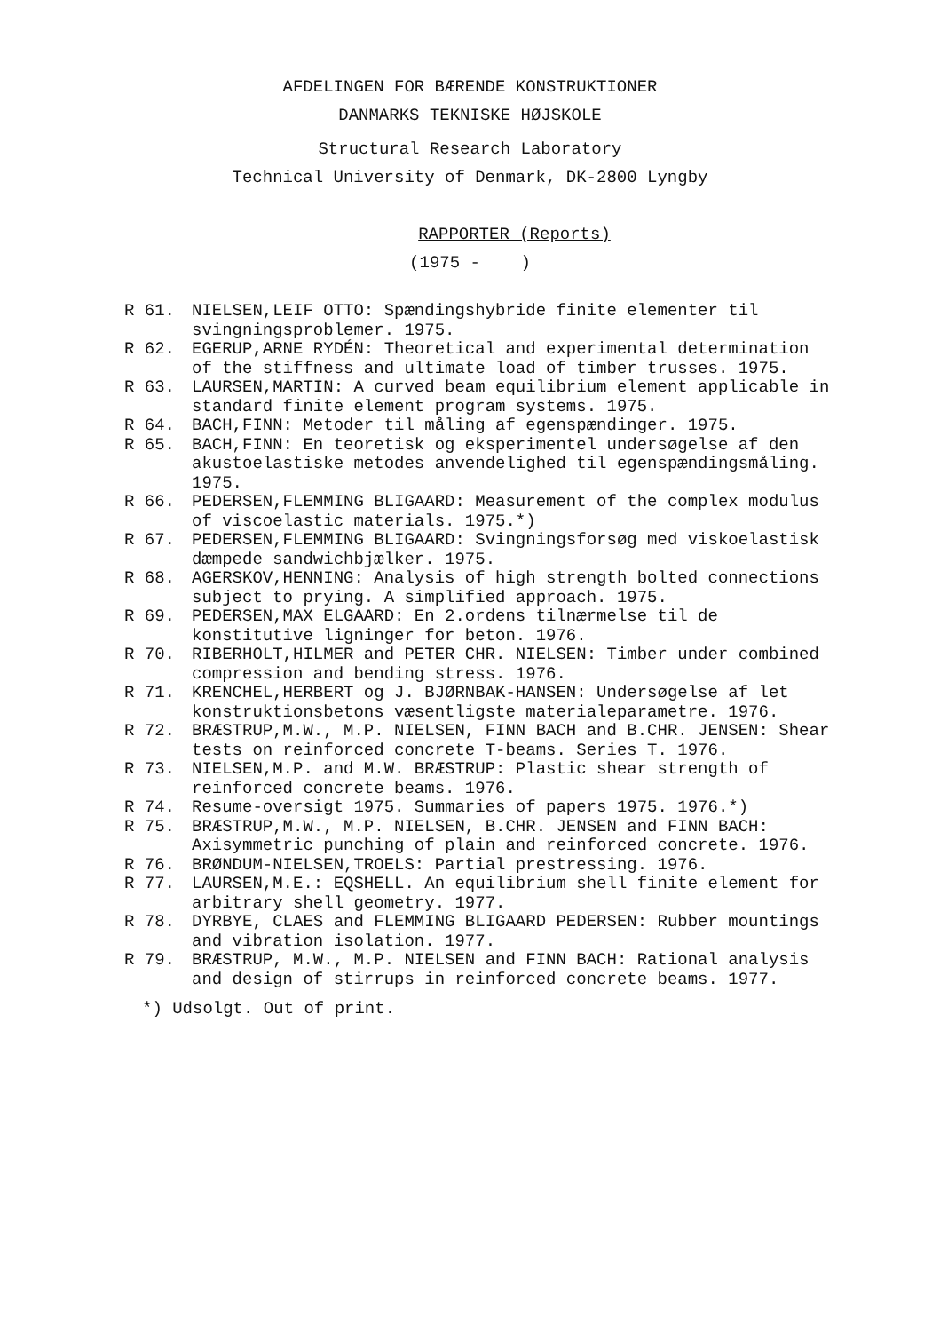AFDELINGEN FOR BÆRENDE KONSTRUKTIONER
DANMARKS TEKNISKE HØJSKOLE
Structural Research Laboratory
Technical University of Denmark, DK-2800 Lyngby
RAPPORTER (Reports)
(1975 - )
R 61. NIELSEN,LEIF OTTO: Spændingshybride finite elementer til svingningsproblemer. 1975.
R 62. EGERUP,ARNE RYDÉN: Theoretical and experimental determination of the stiffness and ultimate load of timber trusses. 1975.
R 63. LAURSEN,MARTIN: A curved beam equilibrium element applicable in standard finite element program systems. 1975.
R 64. BACH,FINN: Metoder til måling af egenspændinger. 1975.
R 65. BACH,FINN: En teoretisk og eksperimentel undersøgelse af den akustoelastiske metodes anvendelighed til egenspændingsmåling. 1975.
R 66. PEDERSEN,FLEMMING BLIGAARD: Measurement of the complex modulus of viscoelastic materials. 1975.*)
R 67. PEDERSEN,FLEMMING BLIGAARD: Svingningsforsøg med viskoelastisk dæmpede sandwichbjælker. 1975.
R 68. AGERSKOV,HENNING: Analysis of high strength bolted connections subject to prying. A simplified approach. 1975.
R 69. PEDERSEN,MAX ELGAARD: En 2.ordens tilnærmelse til de konstitutive ligninger for beton. 1976.
R 70. RIBERHOLT,HILMER and PETER CHR. NIELSEN: Timber under combined compression and bending stress. 1976.
R 71. KRENCHEL,HERBERT og J. BJØRNBAK-HANSEN: Undersøgelse af let konstruktionsbetons væsentligste materialeparametre. 1976.
R 72. BRÆSTRUP,M.W., M.P. NIELSEN, FINN BACH and B.CHR. JENSEN: Shear tests on reinforced concrete T-beams. Series T. 1976.
R 73. NIELSEN,M.P. and M.W. BRÆSTRUP: Plastic shear strength of reinforced concrete beams. 1976.
R 74. Resume-oversigt 1975. Summaries of papers 1975. 1976.*)
R 75. BRÆSTRUP,M.W., M.P. NIELSEN, B.CHR. JENSEN and FINN BACH: Axisymmetric punching of plain and reinforced concrete. 1976.
R 76. BRØNDUM-NIELSEN,TROELS: Partial prestressing. 1976.
R 77. LAURSEN,M.E.: EQSHELL. An equilibrium shell finite element for arbitrary shell geometry. 1977.
R 78. DYRBYE, CLAES and FLEMMING BLIGAARD PEDERSEN: Rubber mountings and vibration isolation. 1977.
R 79. BRÆSTRUP, M.W., M.P. NIELSEN and FINN BACH: Rational analysis and design of stirrups in reinforced concrete beams. 1977.
*) Udsolgt. Out of print.